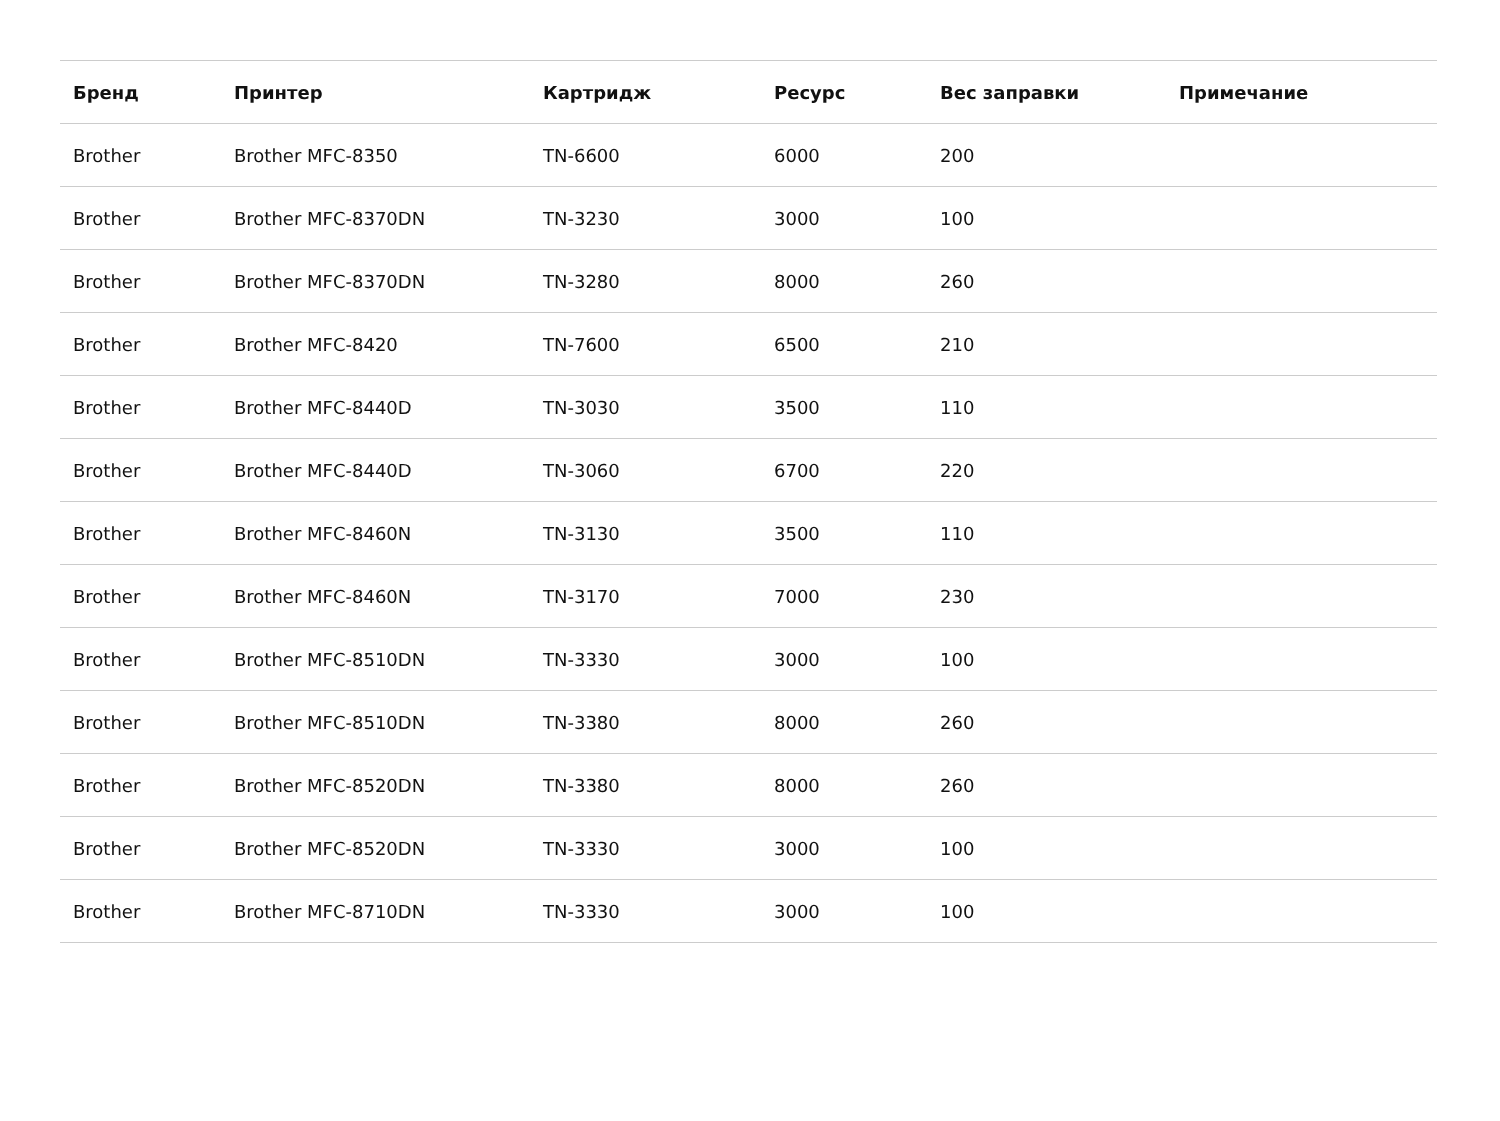| Бренд | Принтер | Картридж | Ресурс | Вес заправки | Примечание |
| --- | --- | --- | --- | --- | --- |
| Brother | Brother MFC-8350 | TN-6600 | 6000 | 200 | |
| Brother | Brother MFC-8370DN | TN-3230 | 3000 | 100 | |
| Brother | Brother MFC-8370DN | TN-3280 | 8000 | 260 | |
| Brother | Brother MFC-8420 | TN-7600 | 6500 | 210 | |
| Brother | Brother MFC-8440D | TN-3030 | 3500 | 110 | |
| Brother | Brother MFC-8440D | TN-3060 | 6700 | 220 | |
| Brother | Brother MFC-8460N | TN-3130 | 3500 | 110 | |
| Brother | Brother MFC-8460N | TN-3170 | 7000 | 230 | |
| Brother | Brother MFC-8510DN | TN-3330 | 3000 | 100 | |
| Brother | Brother MFC-8510DN | TN-3380 | 8000 | 260 | |
| Brother | Brother MFC-8520DN | TN-3380 | 8000 | 260 | |
| Brother | Brother MFC-8520DN | TN-3330 | 3000 | 100 | |
| Brother | Brother MFC-8710DN | TN-3330 | 3000 | 100 | |